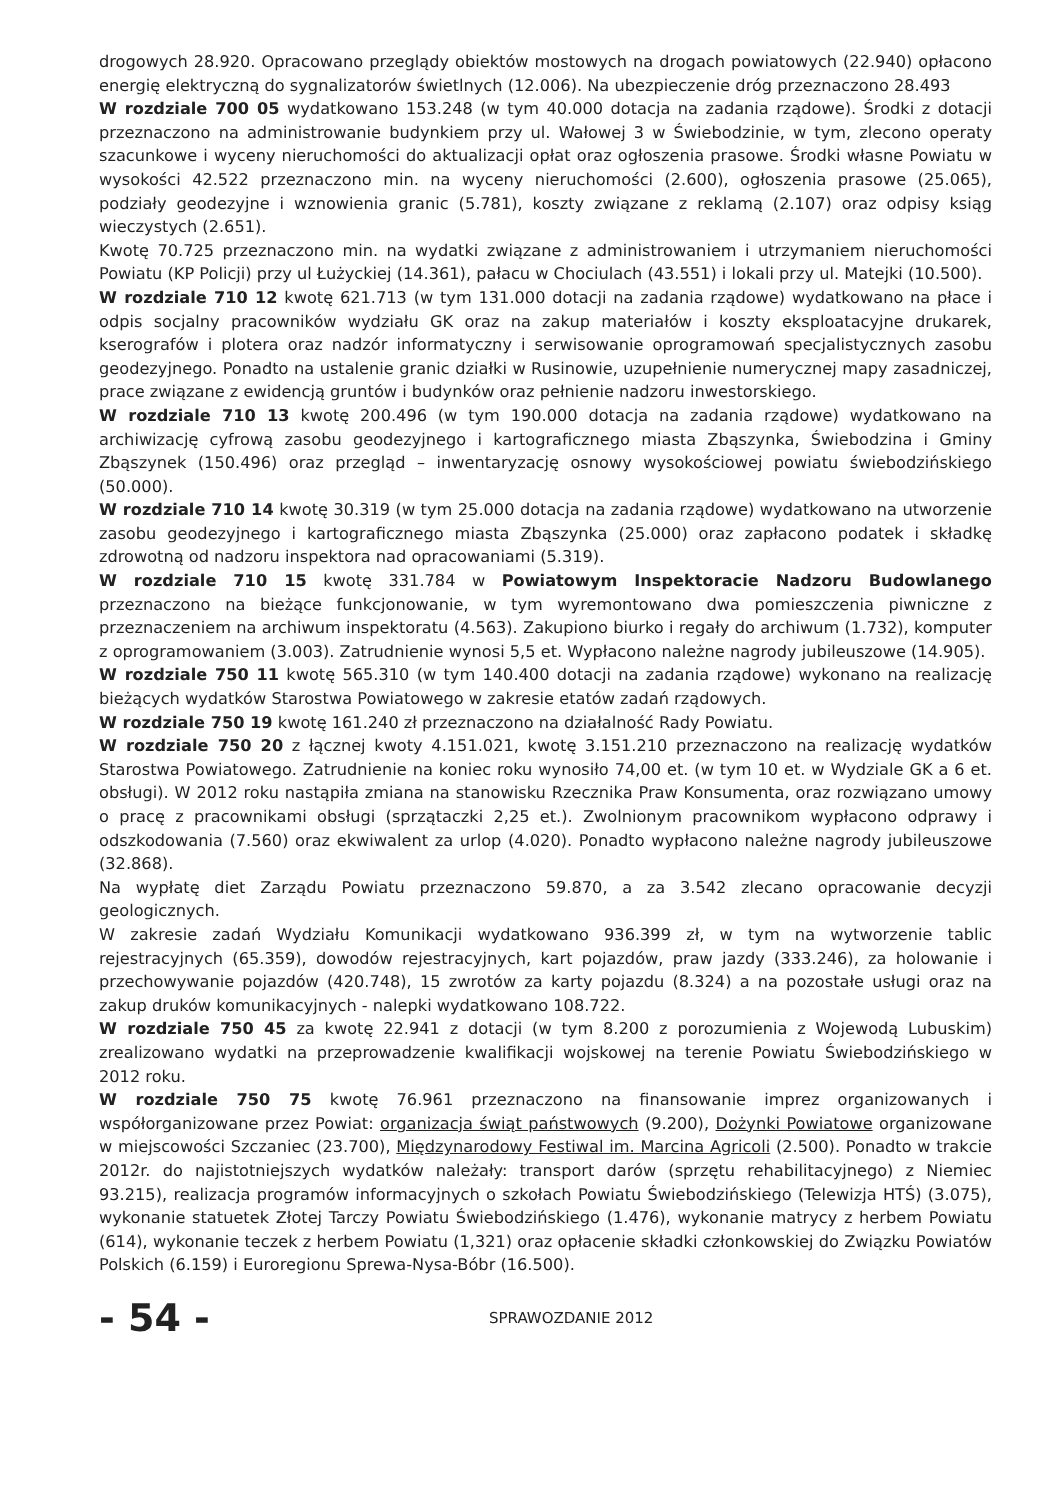drogowych 28.920. Opracowano przeglądy obiektów mostowych na drogach powiatowych (22.940) opłacono energię elektryczną do sygnalizatorów świetlnych (12.006). Na ubezpieczenie dróg przeznaczono 28.493
W rozdziale 700 05 wydatkowano 153.248 (w tym 40.000 dotacja na zadania rządowe). Środki z dotacji przeznaczono na administrowanie budynkiem przy ul. Wałowej 3 w Świebodzinie, w tym, zlecono operaty szacunkowe i wyceny nieruchomości do aktualizacji opłat oraz ogłoszenia prasowe. Środki własne Powiatu w wysokości 42.522 przeznaczono min. na wyceny nieruchomości (2.600), ogłoszenia prasowe (25.065), podziały geodezyjne i wznowienia granic (5.781), koszty związane z reklamą (2.107) oraz odpisy ksiąg wieczystych (2.651).
Kwotę 70.725 przeznaczono min. na wydatki związane z administrowaniem i utrzymaniem nieruchomości Powiatu (KP Policji) przy ul Łużyckiej (14.361), pałacu w Chociulach (43.551) i lokali przy ul. Matejki (10.500).
W rozdziale 710 12 kwotę 621.713 (w tym 131.000 dotacji na zadania rządowe) wydatkowano na płace i odpis socjalny pracowników wydziału GK oraz na zakup materiałów i koszty eksploatacyjne drukarek, kserografów i plotera oraz nadzór informatyczny i serwisowanie oprogramowań specjalistycznych zasobu geodezyjnego. Ponadto na ustalenie granic działki w Rusinowie, uzupełnienie numerycznej mapy zasadniczej, prace związane z ewidencją gruntów i budynków oraz pełnienie nadzoru inwestorskiego.
W rozdziale 710 13 kwotę 200.496 (w tym 190.000 dotacja na zadania rządowe) wydatkowano na archiwizację cyfrową zasobu geodezyjnego i kartograficznego miasta Zbąszynka, Świebodzina i Gminy Zbąszynek (150.496) oraz przegląd – inwentaryzację osnowy wysokościowej powiatu świebodzińskiego (50.000).
W rozdziale 710 14 kwotę 30.319 (w tym 25.000 dotacja na zadania rządowe) wydatkowano na utworzenie zasobu geodezyjnego i kartograficznego miasta Zbąszynka (25.000) oraz zapłacono podatek i składkę zdrowotną od nadzoru inspektora nad opracowaniami (5.319).
W rozdziale 710 15 kwotę 331.784 w Powiatowym Inspektoracie Nadzoru Budowlanego przeznaczono na bieżące funkcjonowanie, w tym wyremontowano dwa pomieszczenia piwniczne z przeznaczeniem na archiwum inspektoratu (4.563). Zakupiono biurko i regały do archiwum (1.732), komputer z oprogramowaniem (3.003). Zatrudnienie wynosi 5,5 et. Wypłacono należne nagrody jubileuszowe (14.905).
W rozdziale 750 11 kwotę 565.310 (w tym 140.400 dotacji na zadania rządowe) wykonano na realizację bieżących wydatków Starostwa Powiatowego w zakresie etatów zadań rządowych.
W rozdziale 750 19 kwotę 161.240 zł przeznaczono na działalność Rady Powiatu.
W rozdziale 750 20 z łącznej kwoty 4.151.021, kwotę 3.151.210 przeznaczono na realizację wydatków Starostwa Powiatowego. Zatrudnienie na koniec roku wynosiło 74,00 et. (w tym 10 et. w Wydziale GK a 6 et. obsługi). W 2012 roku nastąpiła zmiana na stanowisku Rzecznika Praw Konsumenta, oraz rozwiązano umowy o pracę z pracownikami obsługi (sprzątaczki 2,25 et.). Zwolnionym pracownikom wypłacono odprawy i odszkodowania (7.560) oraz ekwiwalent za urlop (4.020). Ponadto wypłacono należne nagrody jubileuszowe (32.868).
Na wypłatę diet Zarządu Powiatu przeznaczono 59.870, a za 3.542 zlecano opracowanie decyzji geologicznych.
W zakresie zadań Wydziału Komunikacji wydatkowano 936.399 zł, w tym na wytworzenie tablic rejestracyjnych (65.359), dowodów rejestracyjnych, kart pojazdów, praw jazdy (333.246), za holowanie i przechowywanie pojazdów (420.748), 15 zwrotów za karty pojazdu (8.324) a na pozostałe usługi oraz na zakup druków komunikacyjnych - nalepki wydatkowano 108.722.
W rozdziale 750 45 za kwotę 22.941 z dotacji (w tym 8.200 z porozumienia z Wojewodą Lubuskim) zrealizowano wydatki na przeprowadzenie kwalifikacji wojskowej na terenie Powiatu Świebodzińskiego w 2012 roku.
W rozdziale 750 75 kwotę 76.961 przeznaczono na finansowanie imprez organizowanych i współorganizowane przez Powiat: organizacja świąt państwowych (9.200), Dożynki Powiatowe organizowane w miejscowości Szczaniec (23.700), Międzynarodowy Festiwal im. Marcina Agricoli (2.500). Ponadto w trakcie 2012r. do najistotniejszych wydatków należały: transport darów (sprzętu rehabilitacyjnego) z Niemiec 93.215), realizacja programów informacyjnych o szkołach Powiatu Świebodzińskiego (Telewizja HTŚ) (3.075), wykonanie statuetek Złotej Tarczy Powiatu Świebodzińskiego (1.476), wykonanie matrycy z herbem Powiatu (614), wykonanie teczek z herbem Powiatu (1,321) oraz opłacenie składki członkowskiej do Związku Powiatów Polskich (6.159) i Euroregionu Sprewa-Nysa-Bóbr (16.500).
- 54 -
SPRAWOZDANIE 2012